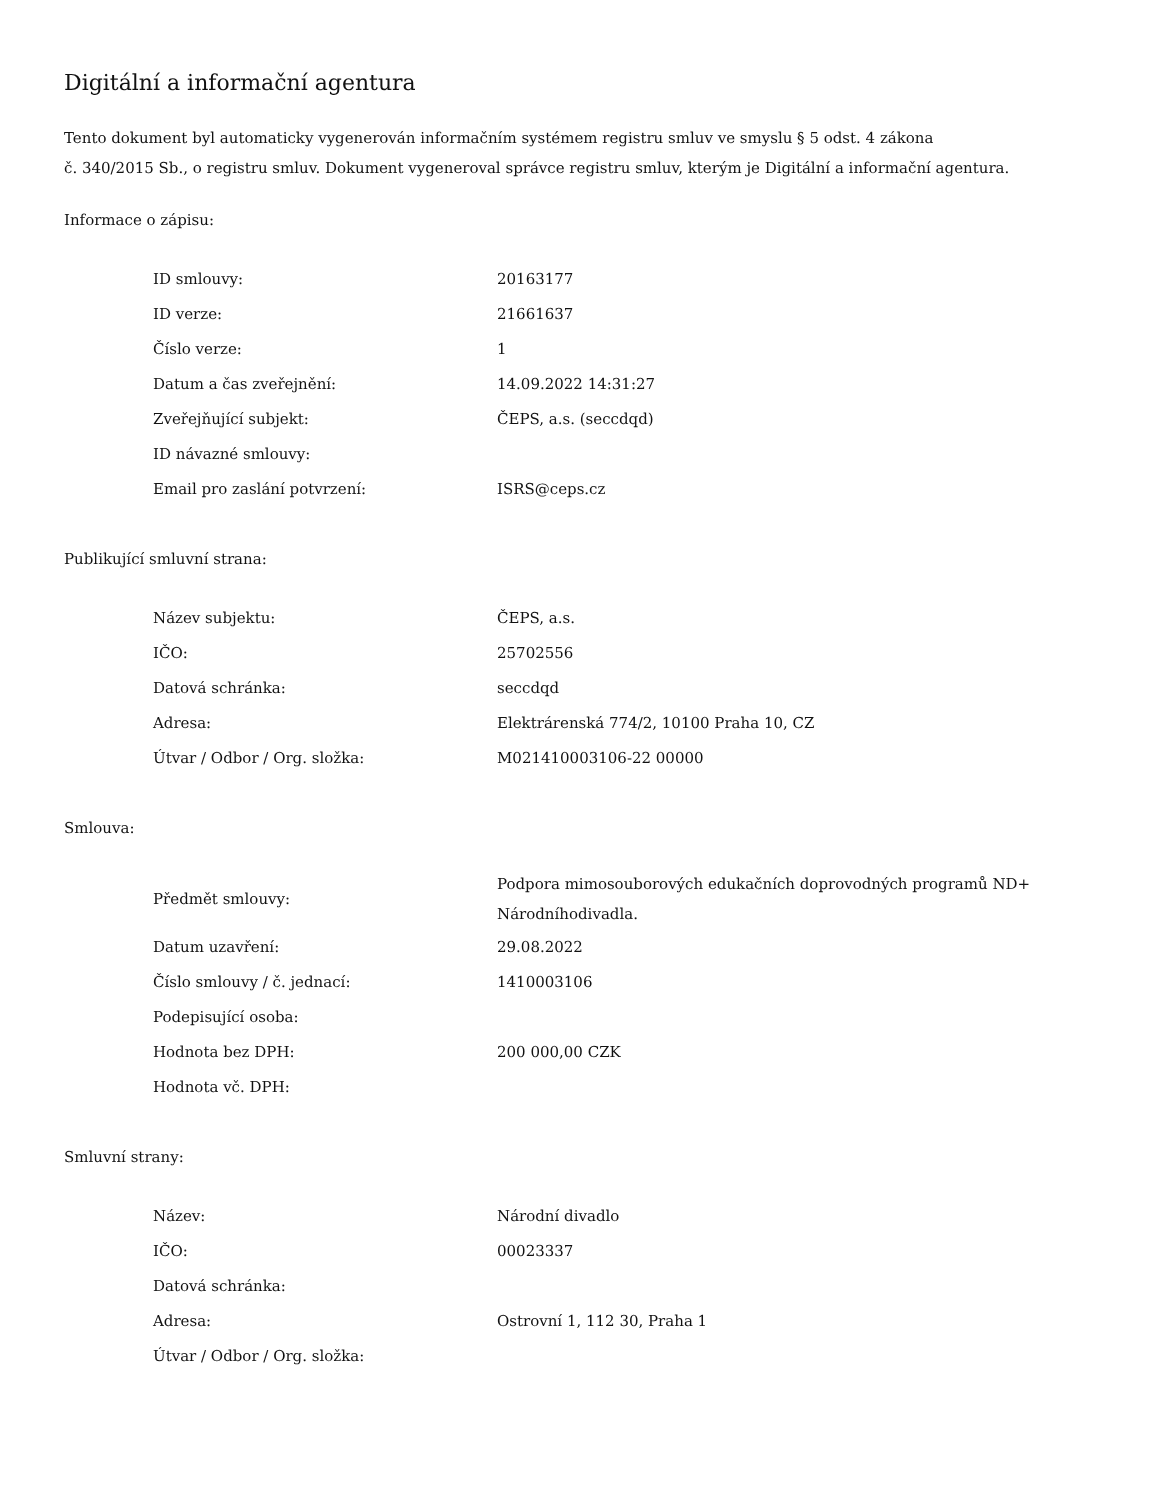Digitální a informační agentura
Tento dokument byl automaticky vygenerován informačním systémem registru smluv ve smyslu § 5 odst. 4 zákona
č. 340/2015 Sb., o registru smluv. Dokument vygeneroval správce registru smluv, kterým je Digitální a informační agentura.
Informace o zápisu:
| ID smlouvy: | 20163177 |
| ID verze: | 21661637 |
| Číslo verze: | 1 |
| Datum a čas zveřejnění: | 14.09.2022 14:31:27 |
| Zveřejňující subjekt: | ČEPS, a.s. (seccdqd) |
| ID návazné smlouvy: | |
| Email pro zaslání potvrzení: | ISRS@ceps.cz |
Publikující smluvní strana:
| Název subjektu: | ČEPS, a.s. |
| IČO: | 25702556 |
| Datová schránka: | seccdqd |
| Adresa: | Elektrárenská 774/2, 10100 Praha 10, CZ |
| Útvar / Odbor / Org. složka: | M021410003106-22 00000 |
Smlouva:
| Předmět smlouvy: | Podpora mimosouborových edukačních doprovodných programů ND+ Národníhodivadla. |
| Datum uzavření: | 29.08.2022 |
| Číslo smlouvy / č. jednací: | 1410003106 |
| Podepisující osoba: | |
| Hodnota bez DPH: | 200 000,00 CZK |
| Hodnota vč. DPH: | |
Smluvní strany:
| Název: | Národní divadlo |
| IČO: | 00023337 |
| Datová schránka: | |
| Adresa: | Ostrovní 1, 112 30, Praha 1 |
| Útvar / Odbor / Org. složka: | |